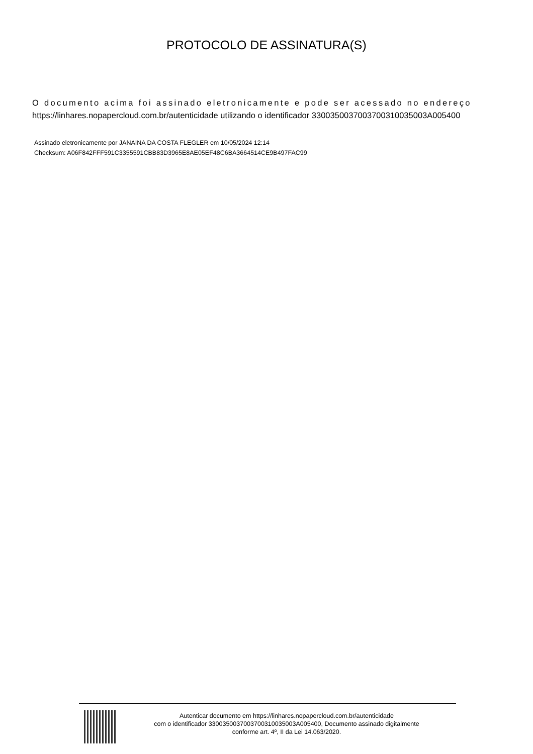PROTOCOLO DE ASSINATURA(S)
O documento acima foi assinado eletronicamente e pode ser acessado no endereço
https://linhares.nopapercloud.com.br/autenticidade utilizando o identificador 330035003700370031003500​3A005400
Assinado eletronicamente por JANAINA DA COSTA FLEGLER em 10/05/2024 12:14
Checksum: A06F842FFF591C3355591CBB83D3965E8AE05EF48C6BA3664514CE9B497FAC99
Autenticar documento em https://linhares.nopapercloud.com.br/autenticidade
com o identificador 3300350037003700310035003A005400, Documento assinado digitalmente
conforme art. 4º, II da Lei 14.063/2020.